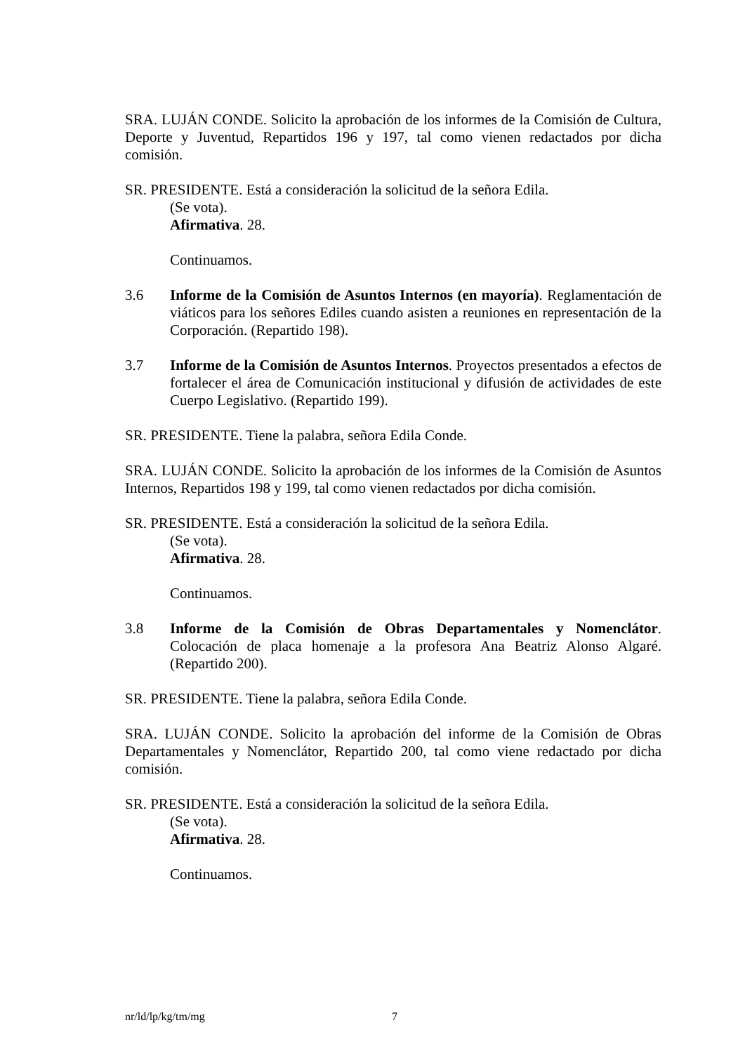SRA. LUJÁN CONDE. Solicito la aprobación de los informes de la Comisión de Cultura, Deporte y Juventud, Repartidos 196 y 197, tal como vienen redactados por dicha comisión.
SR. PRESIDENTE. Está a consideración la solicitud de la señora Edila.
(Se vota).
Afirmativa. 28.
Continuamos.
3.6 Informe de la Comisión de Asuntos Internos (en mayoría). Reglamentación de viáticos para los señores Ediles cuando asisten a reuniones en representación de la Corporación. (Repartido 198).
3.7 Informe de la Comisión de Asuntos Internos. Proyectos presentados a efectos de fortalecer el área de Comunicación institucional y difusión de actividades de este Cuerpo Legislativo. (Repartido 199).
SR. PRESIDENTE. Tiene la palabra, señora Edila Conde.
SRA. LUJÁN CONDE. Solicito la aprobación de los informes de la Comisión de Asuntos Internos, Repartidos 198 y 199, tal como vienen redactados por dicha comisión.
SR. PRESIDENTE. Está a consideración la solicitud de la señora Edila.
(Se vota).
Afirmativa. 28.
Continuamos.
3.8 Informe de la Comisión de Obras Departamentales y Nomenclátor. Colocación de placa homenaje a la profesora Ana Beatriz Alonso Algaré. (Repartido 200).
SR. PRESIDENTE. Tiene la palabra, señora Edila Conde.
SRA. LUJÁN CONDE. Solicito la aprobación del informe de la Comisión de Obras Departamentales y Nomenclátor, Repartido 200, tal como viene redactado por dicha comisión.
SR. PRESIDENTE. Está a consideración la solicitud de la señora Edila.
(Se vota).
Afirmativa. 28.
Continuamos.
nr/ld/lp/kg/tm/mg 7